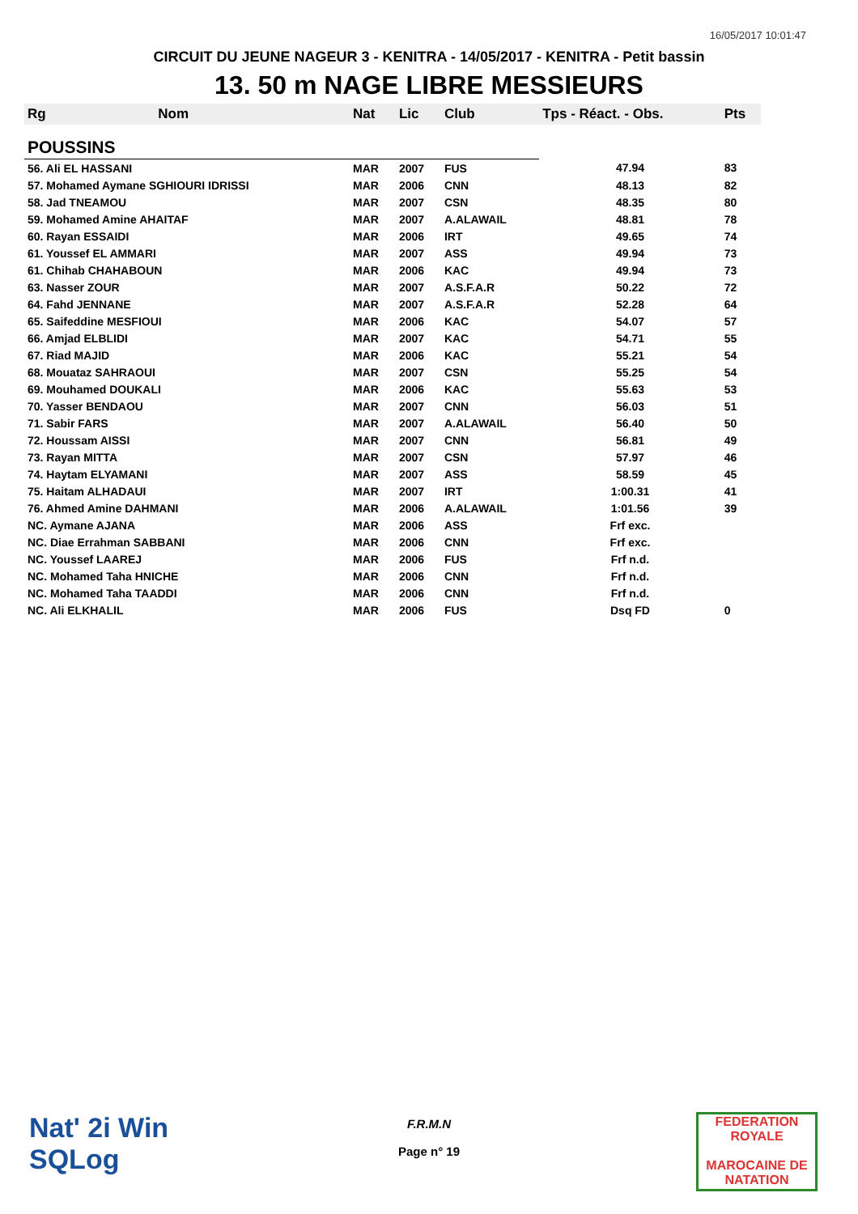16/05/2017 10:01:47
CIRCUIT DU JEUNE NAGEUR 3 - KENITRA - 14/05/2017 - KENITRA - Petit bassin
13. 50 m NAGE LIBRE MESSIEURS
| Rg | Nom | Nat | Lic | Club | Tps - Réact. - Obs. | Pts |
| --- | --- | --- | --- | --- | --- | --- |
| POUSSINS | | | | | | |
| 56. Ali EL HASSANI | | MAR | 2007 | FUS | 47.94 | 83 |
| 57. Mohamed Aymane SGHIOURI IDRISSI | | MAR | 2006 | CNN | 48.13 | 82 |
| 58. Jad TNEAMOU | | MAR | 2007 | CSN | 48.35 | 80 |
| 59. Mohamed Amine AHAITAF | | MAR | 2007 | A.ALAWAIL | 48.81 | 78 |
| 60. Rayan ESSAIDI | | MAR | 2006 | IRT | 49.65 | 74 |
| 61. Youssef EL AMMARI | | MAR | 2007 | ASS | 49.94 | 73 |
| 61. Chihab CHAHABOUN | | MAR | 2006 | KAC | 49.94 | 73 |
| 63. Nasser ZOUR | | MAR | 2007 | A.S.F.A.R | 50.22 | 72 |
| 64. Fahd JENNANE | | MAR | 2007 | A.S.F.A.R | 52.28 | 64 |
| 65. Saifeddine MESFIOUI | | MAR | 2006 | KAC | 54.07 | 57 |
| 66. Amjad ELBLIDI | | MAR | 2007 | KAC | 54.71 | 55 |
| 67. Riad MAJID | | MAR | 2006 | KAC | 55.21 | 54 |
| 68. Mouataz SAHRAOUI | | MAR | 2007 | CSN | 55.25 | 54 |
| 69. Mouhamed DOUKALI | | MAR | 2006 | KAC | 55.63 | 53 |
| 70. Yasser BENDAOU | | MAR | 2007 | CNN | 56.03 | 51 |
| 71. Sabir FARS | | MAR | 2007 | A.ALAWAIL | 56.40 | 50 |
| 72. Houssam AISSI | | MAR | 2007 | CNN | 56.81 | 49 |
| 73. Rayan MITTA | | MAR | 2007 | CSN | 57.97 | 46 |
| 74. Haytam ELYAMANI | | MAR | 2007 | ASS | 58.59 | 45 |
| 75. Haitam ALHADAUI | | MAR | 2007 | IRT | 1:00.31 | 41 |
| 76. Ahmed Amine DAHMANI | | MAR | 2006 | A.ALAWAIL | 1:01.56 | 39 |
| NC. Aymane AJANA | | MAR | 2006 | ASS | Frf exc. | |
| NC. Diae Errahman SABBANI | | MAR | 2006 | CNN | Frf exc. | |
| NC. Youssef LAAREJ | | MAR | 2006 | FUS | Frf n.d. | |
| NC. Mohamed Taha HNICHE | | MAR | 2006 | CNN | Frf n.d. | |
| NC. Mohamed Taha TAADDI | | MAR | 2006 | CNN | Frf n.d. | |
| NC. Ali ELKHALIL | | MAR | 2006 | FUS | Dsq FD | 0 |
Nat' 2i Win
SQLog
F.R.M.N
Page n° 19
FEDERATION ROYALE
MAROCAINE DE NATATION